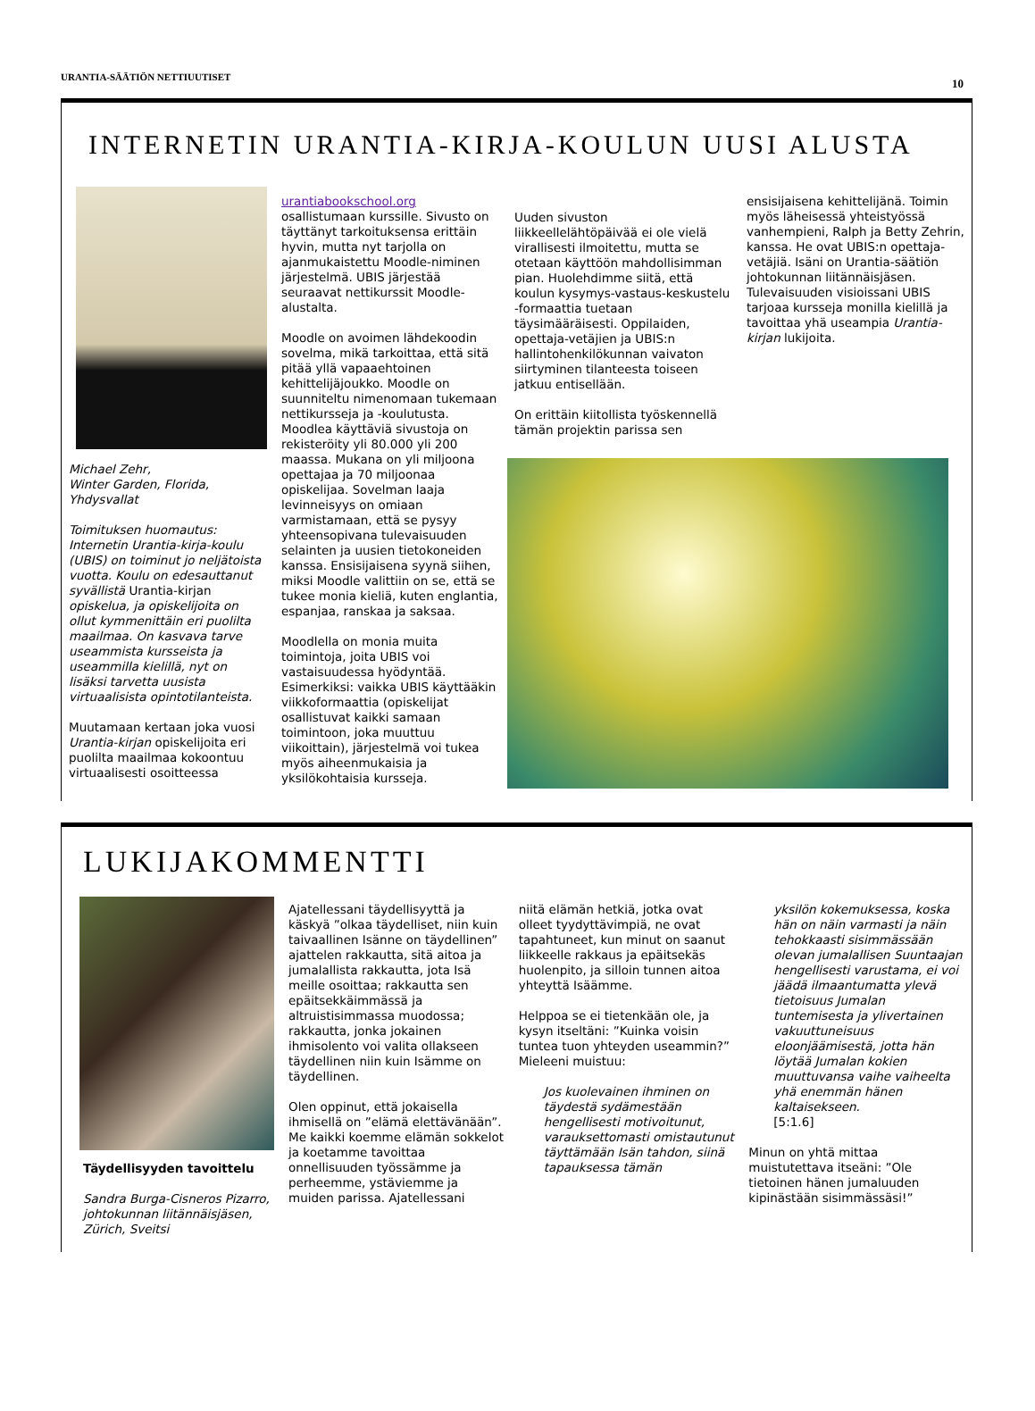URANTIA-SÄÄTIÖN NETTIUUTISET 10
INTERNETIN URANTIA-KIRJA-KOULUN UUSI ALUSTA
Michael Zehr,
Winter Garden, Florida,
Yhdysvallat
Toimituksen huomautus: Internetin Urantia-kirja-koulu (UBIS) on toiminut jo neljätoista vuotta. Koulu on edesauttanut syvällistä Urantia-kirjan opiskelua, ja opiskelijoita on ollut kymmenittäin eri puolilta maailmaa. On kasvava tarve useammista kursseista ja useammilla kielillä, nyt on lisäksi tarvetta uusista virtuaalisista opintotilanteista.
Muutamaan kertaan joka vuosi Urantia-kirjan opiskelijoita eri puolilta maailmaa kokoontuu virtuaalisesti osoitteessa
urantiabookschool.org
osallistumaan kurssille. Sivusto on täyttänyt tarkoituksensa erittäin hyvin, mutta nyt tarjolla on ajanmukaistettu Moodle-niminen järjestelmä. UBIS järjestää seuraavat nettikurssit Moodle-alustalta.
Moodle on avoimen lähdekoodin sovelma, mikä tarkoittaa, että sitä pitää yllä vapaaehtoinen kehittelijäjoukko. Moodle on suunniteltu nimenomaan tukemaan nettikursseja ja -koulutusta. Moodlea käyttäviä sivustoja on rekisteröity yli 80.000 yli 200 maassa. Mukana on yli miljoona opettajaa ja 70 miljoonaa opiskelijaa. Sovelman laaja levinneisyys on omiaan varmistamaan, että se pysyy yhteensopivana tulevaisuuden selainten ja uusien tietokoneiden kanssa. Ensisijaisena syynä siihen, miksi Moodle valittiin on se, että se tukee monia kieliä, kuten englantia, espanjaa, ranskaa ja saksaa.
Moodlella on monia muita toimintoja, joita UBIS voi vastaisuudessa hyödyntää. Esimerkiksi: vaikka UBIS käyttääkin viikkoformaattia (opiskelijat osallistuvat kaikki samaan toimintoon, joka muuttuu viikoittain), järjestelmä voi tukea myös aiheenmukaisia ja yksilökohtaisia kursseja.
Uuden sivuston liikkeellelähtöpäivää ei ole vielä virallisesti ilmoitettu, mutta se otetaan käyttöön mahdollisimman pian. Huolehdimme siitä, että koulun kysymys-vastaus-keskustelu -formaattia tuetaan täysimääräisesti. Oppilaiden, opettaja-vetäjien ja UBIS:n hallintohenkilökunnan vaivaton siirtyminen tilanteesta toiseen jatkuu entisellään.
On erittäin kiitollista työskennellä tämän projektin parissa sen
ensisijaisena kehittelijänä. Toimin myös läheisessä yhteistyössä vanhempieni, Ralph ja Betty Zehrin, kanssa. He ovat UBIS:n opettaja-vetäjiä. Isäni on Urantia-säätiön johtokunnan liitännäisjäsen. Tulevaisuuden visioissani UBIS tarjoaa kursseja monilla kielillä ja tavoittaa yhä useampia Urantia-kirjan lukijoita.
LUKIJAKOMMENTTI
Täydellisyyden tavoittelu
Sandra Burga-Cisneros Pizarro, johtokunnan liitännäisjäsen,
Zürich, Sveitsi
Ajatellessani täydellisyyttä ja käskyä ”olkaa täydelliset, niin kuin taivaallinen Isänne on täydellinen” ajattelen rakkautta, sitä aitoa ja jumalallista rakkautta, jota Isä meille osoittaa; rakkautta sen epäitsekkäimmässä ja altruistisimmassa muodossa; rakkautta, jonka jokainen ihmisolento voi valita ollakseen täydellinen niin kuin Isämme on täydellinen.
Olen oppinut, että jokaisella ihmisellä on ”elämä elettävänään”. Me kaikki koemme elämän sokkelot ja koetamme tavoittaa onnellisuuden työssämme ja perheemme, ystäviemme ja muiden parissa. Ajatellessani
niitä elämän hetkiä, jotka ovat olleet tyydyttävimpiä, ne ovat tapahtuneet, kun minut on saanut liikkeelle rakkaus ja epäitsekäs huolenpito, ja silloin tunnen aitoa yhteyttä Isäämme.
Helppoa se ei tietenkään ole, ja kysyn itseltäni: ”Kuinka voisin tuntea tuon yhteyden useammin?” Mieleeni muistuu:
Jos kuolevainen ihminen on täydestä sydämestään hengellisesti motivoitunut, varauksettomasti omistautunut täyttämään Isän tahdon, siinä tapauksessa tämän
yksilön kokemuksessa, koska hän on näin varmasti ja näin tehokkaasti sisimmässään olevan jumalallisen Suuntaajan hengellisesti varustama, ei voi jäädä ilmaantumatta ylevä tietoisuus Jumalan tuntemisesta ja ylivertainen vakuuttuneisuus eloonjäämisestä, jotta hän löytää Jumalan kokien muuttuvansa vaihe vaiheelta yhä enemmän hänen kaltaisekseen.
[5:1.6]
Minun on yhtä mittaa muistutettava itseäni: ”Ole tietoinen hänen jumaluuden kipinästään sisimmässäsi!”